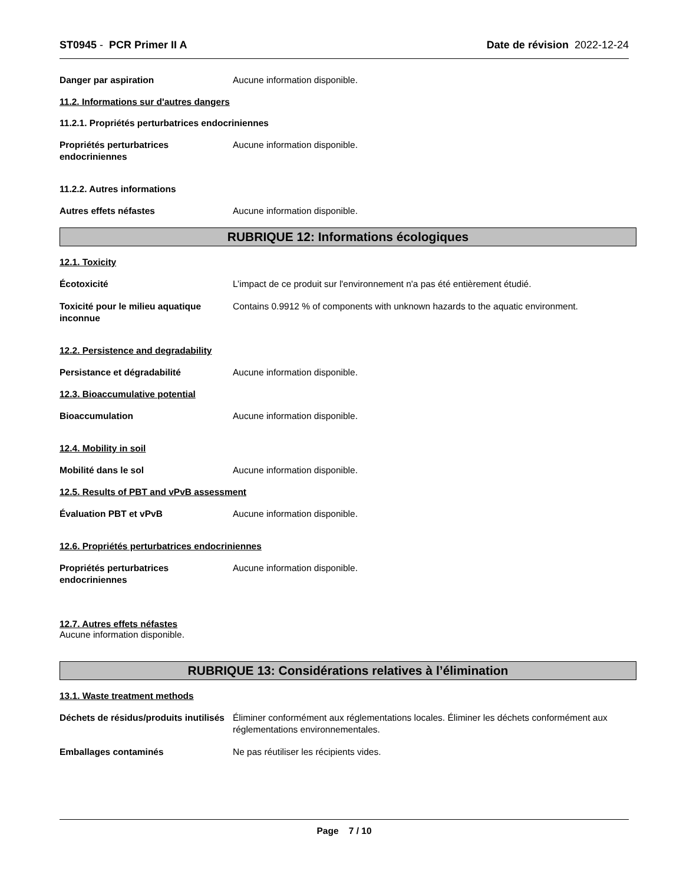ST0945 - PCR Primer II A Date de révision 2022-12-24
Danger par aspiration Aucune information disponible.
11.2. Informations sur d'autres dangers
11.2.1. Propriétés perturbatrices endocriniennes
Propriétés perturbatrices endocriniennes
Aucune information disponible.
11.2.2. Autres informations
Autres effets néfastes Aucune information disponible.
RUBRIQUE 12: Informations écologiques
12.1. Toxicity
Écotoxicité L’impact de ce produit sur l'environnement n'a pas été entièrement étudié.
Toxicité pour le milieu aquatique inconnue
Contains 0.9912 % of components with unknown hazards to the aquatic environment.
12.2. Persistence and degradability
Persistance et dégradabilité Aucune information disponible.
12.3. Bioaccumulative potential
Bioaccumulation Aucune information disponible.
12.4. Mobility in soil
Mobilité dans le sol Aucune information disponible.
12.5. Results of PBT and vPvB assessment
Évaluation PBT et vPvB Aucune information disponible.
12.6. Propriétés perturbatrices endocriniennes
Propriétés perturbatrices endocriniennes
Aucune information disponible.
12.7. Autres effets néfastes
Aucune information disponible.
RUBRIQUE 13: Considérations relatives à l’élimination
13.1. Waste treatment methods
Déchets de résidus/produits inutilisés
Éliminer conformément aux réglementations locales. Éliminer les déchets conformément aux réglementations environnementales.
Emballages contaminés Ne pas réutiliser les récipients vides.
Page 7 / 10